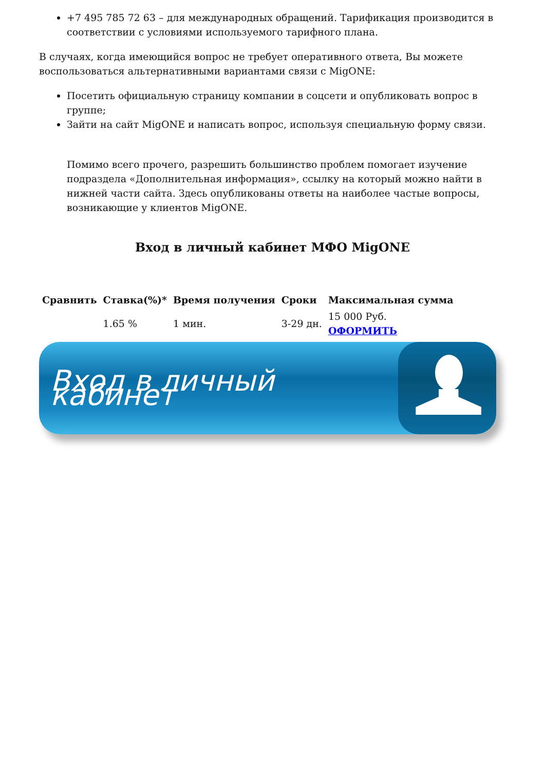+7 495 785 72 63 – для международных обращений. Тарификация производится в соответствии с условиями используемого тарифного плана.
В случаях, когда имеющийся вопрос не требует оперативного ответа, Вы можете воспользоваться альтернативными вариантами связи с MigONE:
Посетить официальную страницу компании в соцсети и опубликовать вопрос в группе;
Зайти на сайт MigONE и написать вопрос, используя специальную форму связи.
Помимо всего прочего, разрешить большинство проблем помогает изучение подраздела «Дополнительная информация», ссылку на который можно найти в нижней части сайта. Здесь опубликованы ответы на наиболее частые вопросы, возникающие у клиентов MigONE.
Вход в личный кабинет МФО MigONE
| Сравнить | Ставка(%)* | Время получения | Сроки | Максимальная сумма |
| --- | --- | --- | --- | --- |
| | 1.65 % | 1 мин. | 3-29 дн. | 15 000 Руб. ОФОРМИТЬ |
Вход в личный кабинет